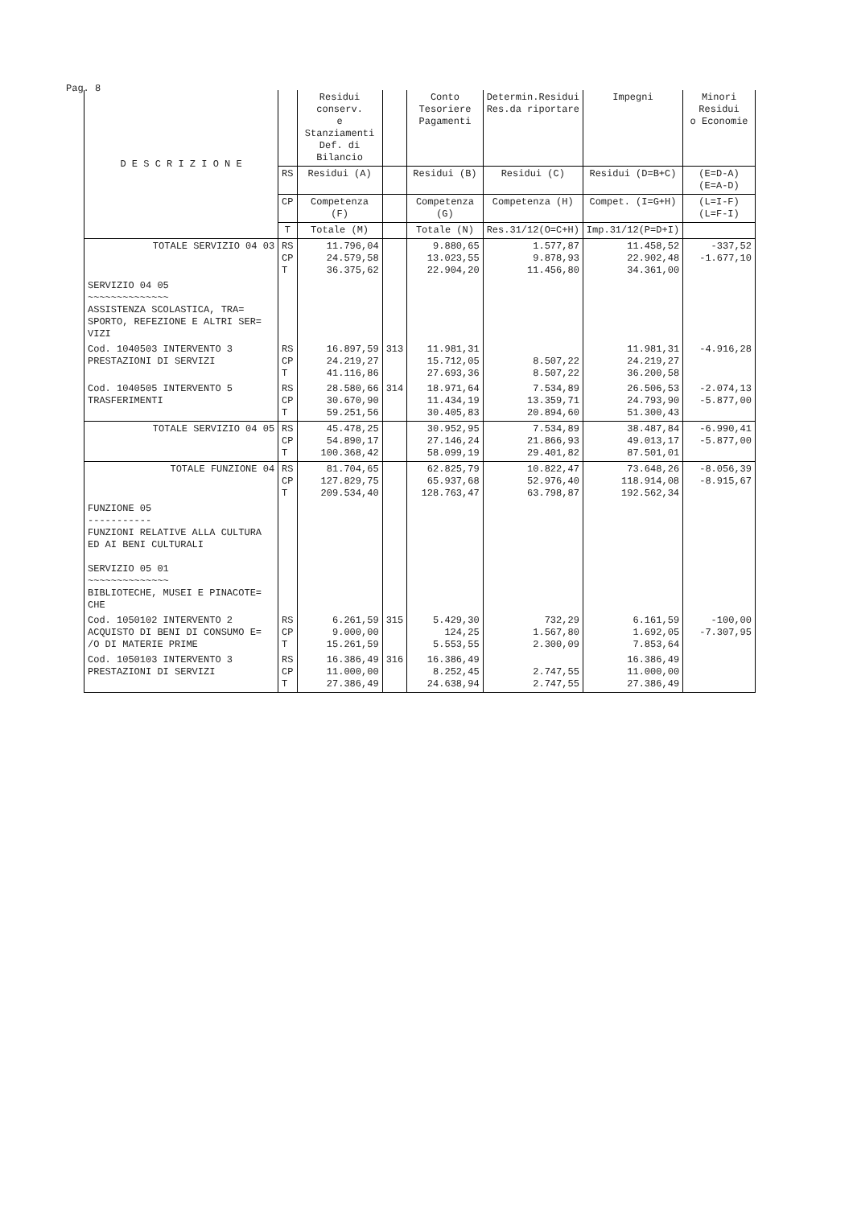Pag. 8
| D E S C R I Z I O N E | | Residui conserv. e Stanziamenti Def. di Bilancio | | Conto Tesoriere Pagamenti | Determin.Residui Res.da riportare | Impegni | Minori Residui o Economie | |
| --- | --- | --- | --- | --- | --- | --- | --- | --- |
| | RS | Residui (A) | | Residui (B) | Residui (C) | Residui (D=B+C) | (E=D-A) (E=A-D) | |
| | CP | Competenza (F) | | Competenza (G) | Competenza (H) | Compet. (I=G+H) | (L=I-F) (L=F-I) | |
| | T | Totale (M) | | Totale (N) | Res.31/12(O=C+H) | Imp.31/12(P=D+I) | | |
| | TOTALE SERVIZIO 04 03 | RS CP T | 11.796,04 24.579,58 36.375,62 | | 9.880,65 13.023,55 22.904,20 | 1.577,87 9.878,93 11.456,80 | 11.458,52 22.902,48 34.361,00 | -337,52 -1.677,10 |
| SERVIZIO 04 05 ~~~~~~~~~~~~~~ ASSISTENZA SCOLASTICA, TRA= SPORTO, REFEZIONE E ALTRI SER= VIZI | | | | | | | | |
| Cod. 1040503 INTERVENTO 3 PRESTAZIONI DI SERVIZI | RS CP T | 16.897,59 24.219,27 41.116,86 | 313 | 11.981,31 15.712,05 27.693,36 | 8.507,22 8.507,22 | 11.981,31 24.219,27 36.200,58 | -4.916,28 | |
| Cod. 1040505 INTERVENTO 5 TRASFERIMENTI | RS CP T | 28.580,66 30.670,90 59.251,56 | 314 | 18.971,64 11.434,19 30.405,83 | 7.534,89 13.359,71 20.894,60 | 26.506,53 24.793,90 51.300,43 | -2.074,13 -5.877,00 | |
| TOTALE SERVIZIO 04 05 | RS CP T | 45.478,25 54.890,17 100.368,42 | | 30.952,95 27.146,24 58.099,19 | 7.534,89 21.866,93 29.401,82 | 38.487,84 49.013,17 87.501,01 | -6.990,41 -5.877,00 | |
| TOTALE FUNZIONE 04 | RS CP T | 81.704,65 127.829,75 209.534,40 | | 62.825,79 65.937,68 128.763,47 | 10.822,47 52.976,40 63.798,87 | 73.648,26 118.914,08 192.562,34 | -8.056,39 -8.915,67 | |
| FUNZIONE 05 ----------- FUNZIONI RELATIVE ALLA CULTURA ED AI BENI CULTURALI SERVIZIO 05 01 ~~~~~~~~~~~~~~ BIBLIOTECHE, MUSEI E PINACOTE= CHE | | | | | | | | |
| Cod. 1050102 INTERVENTO 2 ACQUISTO DI BENI DI CONSUMO E= /O DI MATERIE PRIME | RS CP T | 6.261,59 9.000,00 15.261,59 | 315 | 5.429,30 124,25 5.553,55 | 732,29 1.567,80 2.300,09 | 6.161,59 1.692,05 7.853,64 | -100,00 -7.307,95 | |
| Cod. 1050103 INTERVENTO 3 PRESTAZIONI DI SERVIZI | RS CP T | 16.386,49 11.000,00 27.386,49 | 316 | 16.386,49 8.252,45 24.638,94 | 2.747,55 2.747,55 | 16.386,49 11.000,00 27.386,49 | | |